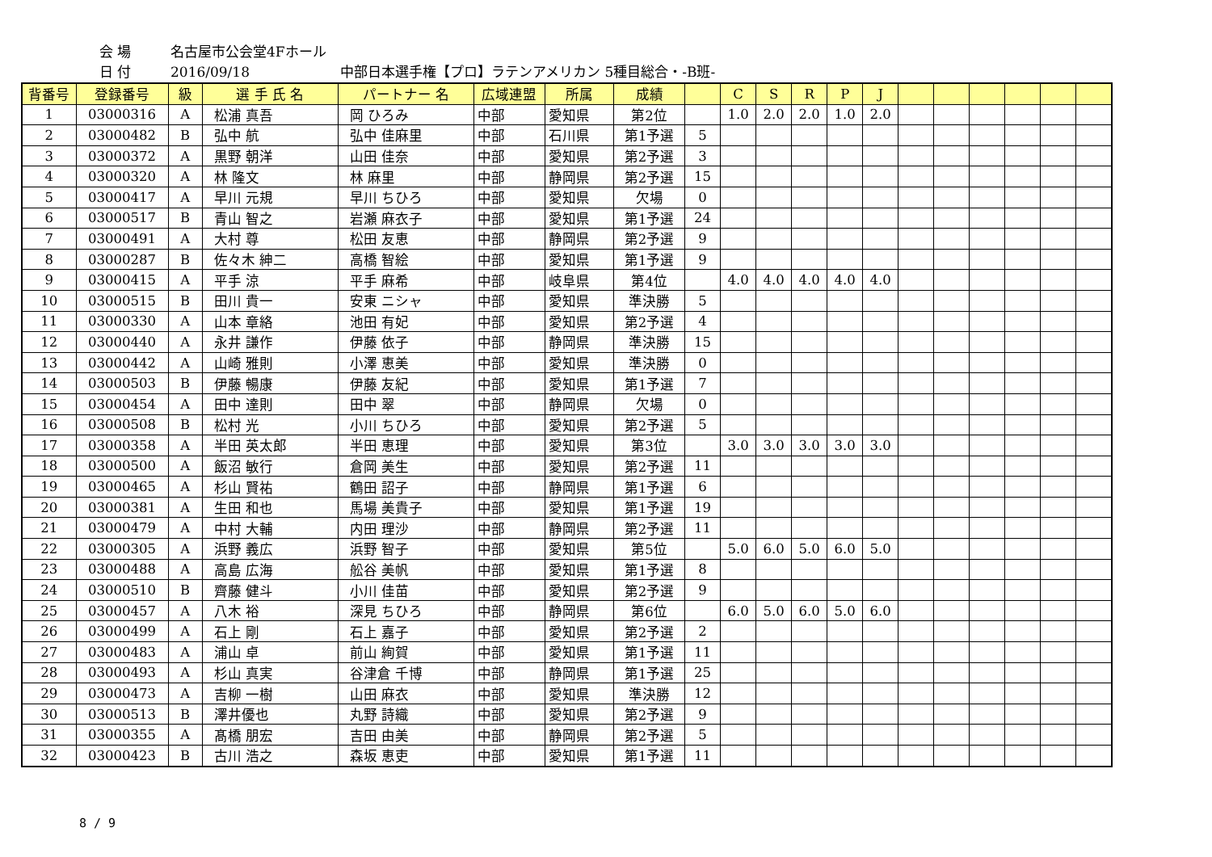会 場 名古屋市公会堂4Fホール
日 付 2016/09/18 中部日本選手権【プロ】ラテンアメリカン 5種目総合・-B班-
| 背番号 | 登録番号 | 級 | 選 手 氏 名 | パートナー 名 | 広域連盟 | 所属 | 成績 | | C | S | R | P | J | | | | | | |
| --- | --- | --- | --- | --- | --- | --- | --- | --- | --- | --- | --- | --- | --- | --- | --- | --- | --- | --- | --- |
| 1 | 03000316 | A | 松浦 真吾 | 岡 ひろみ | 中部 | 愛知県 | 第2位 | | 1.0 | 2.0 | 2.0 | 1.0 | 2.0 | | | | | | |
| 2 | 03000482 | B | 弘中 航 | 弘中 佳麻里 | 中部 | 石川県 | 第1予選 | 5 | | | | | | | | | | | |
| 3 | 03000372 | A | 黒野 朝洋 | 山田 佳奈 | 中部 | 愛知県 | 第2予選 | 3 | | | | | | | | | | | |
| 4 | 03000320 | A | 林 隆文 | 林 麻里 | 中部 | 静岡県 | 第2予選 | 15 | | | | | | | | | | | |
| 5 | 03000417 | A | 早川 元規 | 早川 ちひろ | 中部 | 愛知県 | 欠場 | 0 | | | | | | | | | | | |
| 6 | 03000517 | B | 青山 智之 | 岩瀬 麻衣子 | 中部 | 愛知県 | 第1予選 | 24 | | | | | | | | | | | |
| 7 | 03000491 | A | 大村 尊 | 松田 友恵 | 中部 | 静岡県 | 第2予選 | 9 | | | | | | | | | | | |
| 8 | 03000287 | B | 佐々木 紳二 | 高橋 智絵 | 中部 | 愛知県 | 第1予選 | 9 | | | | | | | | | | | |
| 9 | 03000415 | A | 平手 涼 | 平手 麻希 | 中部 | 岐阜県 | 第4位 | | 4.0 | 4.0 | 4.0 | 4.0 | 4.0 | | | | | | |
| 10 | 03000515 | B | 田川 貴一 | 安東 ニシャ | 中部 | 愛知県 | 準決勝 | 5 | | | | | | | | | | | |
| 11 | 03000330 | A | 山本 章絡 | 池田 有妃 | 中部 | 愛知県 | 第2予選 | 4 | | | | | | | | | | | |
| 12 | 03000440 | A | 永井 謙作 | 伊藤 依子 | 中部 | 静岡県 | 準決勝 | 15 | | | | | | | | | | | |
| 13 | 03000442 | A | 山崎 雅則 | 小澤 恵美 | 中部 | 愛知県 | 準決勝 | 0 | | | | | | | | | | | |
| 14 | 03000503 | B | 伊藤 暢康 | 伊藤 友紀 | 中部 | 愛知県 | 第1予選 | 7 | | | | | | | | | | | |
| 15 | 03000454 | A | 田中 達則 | 田中 翠 | 中部 | 静岡県 | 欠場 | 0 | | | | | | | | | | | |
| 16 | 03000508 | B | 松村 光 | 小川 ちひろ | 中部 | 愛知県 | 第2予選 | 5 | | | | | | | | | | | |
| 17 | 03000358 | A | 半田 英太郎 | 半田 恵理 | 中部 | 愛知県 | 第3位 | | 3.0 | 3.0 | 3.0 | 3.0 | 3.0 | | | | | | |
| 18 | 03000500 | A | 飯沼 敏行 | 倉岡 美生 | 中部 | 愛知県 | 第2予選 | 11 | | | | | | | | | | | |
| 19 | 03000465 | A | 杉山 賢祐 | 鶴田 詔子 | 中部 | 静岡県 | 第1予選 | 6 | | | | | | | | | | | |
| 20 | 03000381 | A | 生田 和也 | 馬場 美貴子 | 中部 | 愛知県 | 第1予選 | 19 | | | | | | | | | | | |
| 21 | 03000479 | A | 中村 大輔 | 内田 理沙 | 中部 | 静岡県 | 第2予選 | 11 | | | | | | | | | | | |
| 22 | 03000305 | A | 浜野 義広 | 浜野 智子 | 中部 | 愛知県 | 第5位 | | 5.0 | 6.0 | 5.0 | 6.0 | 5.0 | | | | | | |
| 23 | 03000488 | A | 高島 広海 | 舩谷 美帆 | 中部 | 愛知県 | 第1予選 | 8 | | | | | | | | | | | |
| 24 | 03000510 | B | 齊藤 健斗 | 小川 佳苗 | 中部 | 愛知県 | 第2予選 | 9 | | | | | | | | | | | |
| 25 | 03000457 | A | 八木 裕 | 深見 ちひろ | 中部 | 静岡県 | 第6位 | | 6.0 | 5.0 | 6.0 | 5.0 | 6.0 | | | | | | |
| 26 | 03000499 | A | 石上 剛 | 石上 嘉子 | 中部 | 愛知県 | 第2予選 | 2 | | | | | | | | | | | |
| 27 | 03000483 | A | 浦山 卓 | 前山 絢賀 | 中部 | 愛知県 | 第1予選 | 11 | | | | | | | | | | | |
| 28 | 03000493 | A | 杉山 真実 | 谷津倉 千博 | 中部 | 静岡県 | 第1予選 | 25 | | | | | | | | | | | |
| 29 | 03000473 | A | 吉柳 一樹 | 山田 麻衣 | 中部 | 愛知県 | 準決勝 | 12 | | | | | | | | | | | |
| 30 | 03000513 | B | 澤井優也 | 丸野 詩織 | 中部 | 愛知県 | 第2予選 | 9 | | | | | | | | | | | |
| 31 | 03000355 | A | 髙橋 朋宏 | 吉田 由美 | 中部 | 静岡県 | 第2予選 | 5 | | | | | | | | | | | |
| 32 | 03000423 | B | 古川 浩之 | 森坂 恵吏 | 中部 | 愛知県 | 第1予選 | 11 | | | | | | | | | | | |
8 / 9